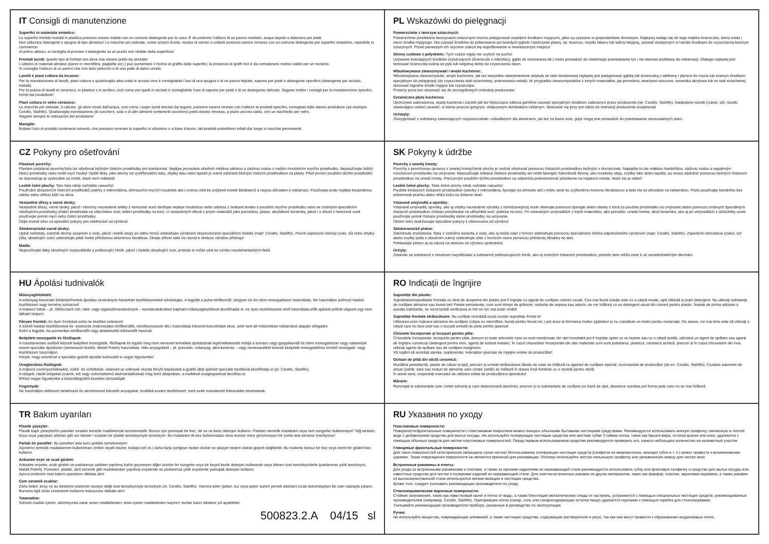IT Consigli di manutenzione
Superfici in materiale sintetico:
Le superfici frontali rivestiti in plastica possono essere trattati con un comune detergente per la casa. È da preferire l'utilizzo di un panno morbido, acqua tiepida e detersivo per piatti.
Non utilizzare detergenti o spugne di tipo abrasivo! Le macchie più ostinate, come schizzi d'unto, residui di vernici o collanti possono essere rimosse con un comune detergente per superfici sintetiche, reperibile in commercio.
Al primo utilizzo, si consiglia di provare il detergente su un punto non visibile della superficie!
Frontali lucidi: questo tipo di frontali non deve mai essere pulito da asciutto!
L'utilizzo di materiali abrasivi (panni in microfibra, pagliette ecc.) può aumentare il rischio di graffio delle superfici; la presenza di graffi non è da considerarsi motivo valido per un reclamo.
Si consiglia l'utilizzo di un panno che non lasci pelucchi o di una pelle di daino umida.
Lavelli e piani cottura da incasso:
Per la manutenzione di lavelli, piani cottura o qualsivoglia altra unità in acciaio inox è consigliabile l'uso di una spugna o di un panno felpato, sapone per piatti o detergente specifico (detergente per acciaio, metalli).
Per la pulizia di lavelli in ceramica, in plastica o in acrilico, così come per quelli in acciaio è consigliabile l'uso di sapone per piatti o di un detergente delicato. Seguire inoltre i consigli per la manutenzione specifici, forniti dal produttore!
Piani cottura in vetro ceramico:
Le macchie più ostinate, il calcare, gli aloni creati dall'acqua, così come i segni lucidi lasciati dai tegami, possono essere rimossi con l'utilizzo di prodotti specifici, consigliati dallo stesso produttore (ad esempio Cerafix, Stahlfix). Qualsivoglia incrostazione (di zucchero, sale o di altri alimenti contenenti zucchero) potrà essere rimossa, a piano ancora caldo, con un raschietto per vetro.
Seguire sempre le indicazioni del produttore!
Maniglie:
Evitare l'uso di prodotti contenenti solventi, che possano rovinare le superfici in alluminio o a base d'aceto, tali prodotti potrebbero infatti dar luogo a macchie permanenti.
PL Wskazówki do pielęgnacji
Powierzchnie z tworzyw sztucznych:
Powierzchnie powlekane tworzywami sztucznymi można pielęgnować zwykłymi środkami myjącymi, jakie są używane w gospodarstwie domowym. Najlepiej nadaje się do tego miękka ściereczka, letnia woda i nieco środka myjącego. Nie używać środków do polerowania ani twardych gąbek! Uporczywe plamy, np. tłuszczu, resztki lakieru lub taśmy klejącej, usuwać dostępnymi w handlu środkami do czyszczenia tworzyw sztucznych. Przed pierwszym ich użyciem zaleca się wypróbowanie w niewidocznym miejscu!
Strony czołowe z połyskiem: Tych części nigdy nie czyścić na sucho!
Używanie ścierających środków czyszczących (ściereczki z mikrofazy, gąbki do szorowania itd.) może prowadzić do nasilonego powstawania rys i nie stanowi podstawy do reklamacji. Dlatego najlepiej jest stosować ściereczkę wolną od pyłu lub wilgotną skórę do czyszczenia okien.
Wbudowywane zlewozmywaki i wnęki kuchenne:
Wbudowywane zlewozmywaki, wnęki kuchenne, jak też wszystkie niewymienione artykuły ze stali nierdzewnej najlepiej jest pielęgnować gąbką lub ściereczką z włókniny i płynem do mycia lub znanym środkiem specjalnym do pielęgnacji (do czyszczenia stali szlachetnej, polerowania metali). W przypadku zlewozmywaków z innych materiałów, jak porcelana, tworzywo sztuczne, ceramika akrylowa lub ze stali szlachetnej stosować łagodne środki myjące lub czyszczące.
Prosimy poza tym stosować się do szczegółowych instrukcji producenta!
Ceramiczna płyta kuchenna:
Uporczywe zabrudzenia, osady kamienia i zacieki jak też błyszczące odbicia garnków usuwać specjalnym środkiem zalecanym przez producenta (np. Cerafix, Stahlfix). Nadpalone resztki (cukier, sól, resztki zawierające cukier) usuwać, w stanie jeszcze gorącym, dołączonym skrobakiem szklanym. Stosować się przy tym także do instrukcji producenta urządzenia!
Uchwyty:
Zrezygnować z substancji zawierających rozpuszczalniki i szkodliwych dla aluminium, jak też na bazie octu, gdyż mogą one prowadzić do powstawania nieusuwalnych plam.
CZ Pokyny pro ošetřování
Plastové povrchy:
Plastem potažené povrchy/čela lze ošetřovat běžným čisticím prostředky pro domácnost. Nejlépe provedete ošetření měkkou utěrkou a vlažnou vodou s malým množstvím mycího prostředku. Nepoužívejte leštící čisticí prostředky nebo tvrdé mycí houby! Úpělé fleky, jako skvrny od vystříknutého tuku, zbytky laku nebo lepidel je nutné odstranit běžným čisticím prostředkem na plasty. Před prvním použitím těchto prostředků se doporučuje je vyzkoušet na místě, které není viditelné!
Lesklé čelní plochy: Tato čela nikdy nečistěte nasucho!
Používání abrazivních čisticích prostředků (utěrky z mikrovlákna, drhnoucích mycích houbiček atd.) mohou vést ke zvýšené tvorbě škrábanců a nejsou důvodem k reklamaci. Používejte proto nejlépe bezprašnou utěrku nebo vlhkou kůži na okna.
Vestavěné dřezy a varné desky:
Vestavěné dřezy, varné desky, jakož i všechny neuvedené artikly z nerezové oceli ošetřujte nejlépe houbičkou nebo utěrkou z netkané textilie s použitím mycího prostředku nebo se známými speciálními ošetřujícími prostředky (čisticí prostředek na ušlechtilou ocel, leštící prostředky na kov). U vestavěných dřezů z jiných materiálů jako porcelánu, plastu, akrylátové keramiky, jakož i u dřezů z nerezové oceli používejte jemné mycí nebo čisticí prostředky.
Dějte kromě toho na speciální pokyny pro ošetřování od výrobce!
Sklokeramické varné desky:
Uplně nečistoty, zaschlé skvrny usazenin a vody, jakož i lesklé stopy po otěru hrnců odstraňujte výrobcem doporučenými speciálními čistidly (např. Cerafix, Stahlfix). Pevně zapečené nánosy (cukr, sůl nebo zbytky jídla, obsahující cukr) odstraňujte ještě horké přiloženou sklenénou škrabkou. Dbejte přitom také na návod k obsluze výrobce přístroje!
Madla:
Nepoužívejte látky obsahující rozpouštědla a poškozující hliník, jakož i čistidla obsahující ocet, protože to může vést ke vzniku neodstranitelných fleků.
SK Pokyny k údržbe
Povrchy z umelej hmoty:
Povrchy z povrchovou úpravou z umelej hmoty/čelné plochy je možné ošetrovať pomocou čistiacich prostriedkov bežných v domácnosti. Najlepšie to ide mäkkou handričkou, vlažnou vodou a nepatrným množstvom prostriedku na umývanie. Nepoužívajte leštiace čistiace prostriedky ani tvrdé špongie! Zatvrdnuté škvrny, ako rozstreky oleja, zvyšky laku alebo lepidla, sa musia odstrániť pomocou bežných čistiacich prostriedkov na umelé hmoty. Pred prvým použitím týchto prostriedkov sa odporúča prekontrolovať pôsobenie na nejakom mieste, ktoré nie je vidieť!
Lesklé čelné plochy: Tieto čelné plochy nikdy nečistite nasucho!
Použitie brúsiacich čistiacich prostriedkov (utierky z mikrovlákna, špongie na drhnutie atď.) môžu viesť ku zvýšenému tvoreniu škrabancov a tieto nie sú dôvodom na reklamáciu. Preto používajte handričku bez prítomnosti prachu alebo vlhkú kožu na čistenie skiel.
Vstavané umývadlá a sporáky:
Vstavané umývadlá, sporáky, ako aj všetky neuvedené výrobky z nehrdzavejúcej ocele ošetrujte pomocou špongie alebo utierky z rúna za použitia prostriedku na umývanie alebo pomocou známych špeciálnych čistiacich prostriedkov (čistiaci prostriedok na ušľachtilú oceľ, politúra na kov). Pri vstavaných umývadlách z iných materiálov, ako porcelán, umelá hmota, akryl keramika, ako aj pri umývadlách z ušľachtilej ocele používajte jemné čistiace prostriedky alebo prostriedky na umývanie.
Okrem toho dodržiavajte špeciálne pokyny k ošetrovaniu od výrobcu!
Sklokeramické platne:
Zatvrdnuté znečistenia, fľaky z vodného kameňa a vody, ako aj lesklý oder z hrncov odstraňujte pomocou špeciálneho čističa odporúčaného výrobcom (napr. Cerafix, Stahlfix). Zapečené inkrustácie (cukor, soľ alebo zvyšky jedla s obsahom cukru) odstraňujte ešte v horúcom stave pomocou priloženej škrabky na sklo.
Prihliadajte pritom aj na návod na obsluhu od výrobcu spotrebiča!
Úchyty:
Zrieknite sa substancií s obsahom rozpúšťadiel a substancií poškodzujúcich hliník, ako aj octových čistiacich prostriedkov, pretože tieto môžu viesť k už neodstrániteľným škvrnám.
HU Ápolási tudnivalók
Műanyagfelületek:
A műanyag bevonatú felületek/frontok ápolása szokványos háztartási tisztítószerekkel lehetséges. A legjobb a puha törlőkendő, langyos víz és némi mosogatószer használata. Ne használjon polírozó hatású tisztítószert vagy kemény szivacsot!
A makacs foltok – pl. ráfröccsent zsír, lakk- vagy ragasztómaradványok – kereskedelemben kapható műanyagtisztítóval távolíthatók el. Az ilyen tisztítószerek első használata előtt ajánlott próbát végezni egy nem látható helyen!
Fényes frontok: Az ilyen frontokat soha ne tisztítsa szárazon!
A súroló hatású tisztítószerek és -eszközök (mikroszálas törlőkendők, súrolószivacsok stb.) használata fokozott karcolódást okoz, amit nem áll módunkban reklamáció alapján elfogadni.
Ezért a legjobb, ha pormentes törlőkendőt vagy ablaktisztító bőrkendőt használ.
Beépített mosogatók és főzőlapok:
A rozsdamentes acélból készült beépített mosogatók, főzőlapok és egyéb meg nem nevezett termékek ápolásának legkíméletesebb módja a szivacs vagy gyapjúkendő és némi mosogatószer vagy valamelyik ismert speciális ápolószer (nemesacél tisztító, Metall Polish) használata. Más anyagokból – pl. porcelán, műanyag, akril-kerámia – vagy nemesacélból készült beépített mosogatókhoz kímélő mosogató- vagy tisztítószert használjon.
Kérjük, hogy ezenkívül a speciális gyártói ápolási tudnivalót is vegye figyelembe!
Üvegkerámia főzőlapok:
A makacs szennyeződéseket, vízkő- és vízfoltokat, valamint az edények okozta fényló kopásokat a gyártó által ajánlott speciális tisztítóval távolíthatja el (pl. Cerafix, Stahlfix).
A ráégett, rásült dolgokat (cukrot, sót vagy cukortartalmú ételmaradékokat) még forró állapotban, a mellékelt üvegkaparóval távolítsa el.
Ehhez vegye figyelembe a készülékgyártó kezelési útmutatóját!
Fogantyúk:
Ne használjon oldószert tartalmazó és alumíniumot károsító anyagokat, továbbá ecetes tisztítószert, mert ezek maradandó foltosodást okozhatnak.
RO Indicații de îngrijire
Suprafețe din plastic:
Suprafețele/suprafețele frontale cu strat de acoperire din plastic pot fi îngrijite cu agenți de curățare casnici uzuali. Cea mai bună soluție este cu o cârpă moale, apă călduță și puțin detergent. Nu utilizați substanțe de curățare abrazive sau bureți tari! Petele persistente, cum sunt stropii de grăsime, resturile de vopsea sau adezív, se vor înlătura cu un detergent uzual din comerț pentru plastic. Înainte de prima utilizare a acestei substanțe, se recomandă verificarea ei într-un loc mai puțin vizibil!
Suprafețe frontale strălucitoare: Nu curățați niciodată uscat aceste suprafețe fronta le!
Utilizarea unor mijloace abrazive de curățare (cârpe cu microfibre, bureți pentru frecat etc.) pot duce la formarea multor zgârieturi și nu constituie un motiv pentru reclamații. De aceea, cel mai bine este să utilizați o cârpă care nu face praf sau o bucată umedă de piele pentru geamuri.
Chiuvete încorporate și locașuri pentru plite:
Chiuvetele încorporate, locașurile pentru plite, precum și toate articolele care nu sunt menționate din oțel inoxidabil pot fi îngrijite optim cu un burete sau cu o cârpă textilă, utilizând un agent de spălare sau agenți de îngrijire cunoscuți (detergent pentru inox, agenți de lustruit metale). În cazul chiuvetelor încorporate din alte materiale cum sunt porțelanul, plasticul, ceramica acrilică, precum și în cazul chiuvetelor din inox, utilizați agenți de spălare sau de curățare neagresivi.
Vă rugăm să acordați atenție, suplimentar, indicațiilor speciale de îngrijire emise de producător!
Ochiuri de plită din sticlă ceramică:
Murdăria persistentă, petele de calcar și apă, precum și urmele strălucitoare lăsate de vase se înlătură cu agentul de curățare special, recomandat de producător (de ex. Cerafix, Stahlfix). Crustele aderente de arsuri (zahăr, sare sau resturi de alimente care conțin zahăr) se înlătură în starea încă fierbinte cu o racletă pentru sticlă.
În acest sens, respectați manualul de utilizare editat de producătorul aparatului!
Mânere:
Renunțați la substanțele care conțin solvenți și care deteriorează aluminiul, precum și la substanțele de curățare pe bază de oțet, deoarece acestea pot forma pete care nu se mai înlătură.
TR Bakım uyarıları
Plastik yüzeyler:
Plastik kaplı yüzeyler/ön paneller sıradan temizlik maddeleriyle temizlenebilir. Bunun için yumuşak bir bez, ılık su ve biraz deterjan kullanın. Parlatıcı temizlik maddeleri veya sert süngerler kullanmayın! Yağ artıkları, boya veya yapışkan artıkları gibi zor lekeler i sıradan bir plastik temizleyiciyle temizleyin. Bu maddeleri ilk kez kullanmadan önce bunları önce görünmeyen bir yerde test etmeniz önerilyoruz!
Parlak ön paneller: Bu panelleri asla kuru şekilde temizlemeyin!
Aşındırıcı temizlik maddelerinin kullanılması (mikro elyaflı bezler, bulaşık teli vs.) daha fazla çizilgeye neden olurlar ve şikayet nedeni olarak geçerli değillerdir. Bu nedenle tozsuz bir bez veya nemli bir güderi bez kullanın.
Ankastre evye ve ocak gözleri:
Ankastre evyeler, ocak gözleri ve paslanmaz çelikten yapılmış bahsi geçmeyen diğer ürünler bir süngerle veya bir keçeli bezle deterjan kullanarak veya bilinen özel temizleyicilerle (paslanmaz çelik temizleyici, Metall-Polish), Porselen, plastik, akril seramik gibi maddelerden yapılmış evyelerde ve paslanmaz çelik evyelerde yumuşak deterjan kullanın.
Ayrıca üreticinin özel bakım uyarılarını dikkate alın!
Cam seramik ocaklar:
Zorlu kirleri, kireç ve su lekelerini üreticinin tavsiye ettiği özel temizleyiciyle temizleyin (ör. Cerafix, Stahlfix). Yanmış kirler (şeker, tuz veya şeker içeren yemek artıkları) sıcak durumdayken bir cam raspayla çıkarın. Bununla ilgili cihaz üreticisinin kullanım kılavuzunu dikkate alın!
Tutamaklar:
Solvent madde içeren, alüminyuma zarar veren maddelerden, sirke içeren maddelerden kaçının; bunlar kalıcı lekelere yol açabilirler.
500823.2.A 04/15 sl
RU Указания по уходу
Пластиковые поверхности:
Поверхности/фронтальные поверхности с пластиковым покрытием можно очищать обычными бытовыми чистящими средствами. Рекомендуется использовать мягкую салфетку, смоченную в теплой воде с добавлением средства для мытья посуды. Не используйте полирующие чистящие средства или жесткие губки! Стойкие пятна, такие как брызги жира, остатки краски или клея, удаляются с помощью обычных средств для чистки пластиковых поверхностей. Перед первым использованием средства рекомендуется проверить его, нанеся небольшое количество на незаметный участок.
Глянцевые фронтальные поверхности:
Для таких поверхностей категорически запрещена сухая чистка! Использование полирующих чистящих средств (салфеток из микроволокна, моющих губок и т. п.) может привести к возникновению царапин. Такие повреждения поверхности не являются причиной для рекламации. Поэтому используйте чистую непыльную салфетку или увлажненную замшу для чистки окон.
Встроенные раковины и плиты:
Для ухода за встроенными раковинами и плитами, а также за прочими изделиями из нержавеющей стали рекомендуется использовать губку или флисовую салфетку и средство для мытья посуды или известные средства для чистки и полировки изделий из нержавеющей стали. Для очистки встроенных раковин из других материалов, таких как фарфор, пластик, акриловая керамика, а также раковин из высококачественной стали используются мягкие моющие и чистящие средства.
Кроме того, следует учитывать рекомендации производителя по уходу.
Стеклокерамические варочные поверхности:
Стойкие загрязнения, такие как известковый налет и пятна от воды, а также блестящие металлические следы от кастрюль, устраняются с помощью специальных чистящих средств, рекомендованных производителем (например, Cerafix, Stahlfix). Пригоревшие пятна (сахар, соль или сахаросодержащие остатки пищи) удаляются горячими с помощью скребка для стеклокерамики.
Учитывайте рекомендации производителя прибора, указанные в руководстве по эксплуатации.
Ручки:
Не используйте вещества, повреждающие алюминий, а также чистящие средства, содержащие растворители и уксус, так как они могут привести к образованию неудаляемых пятен.